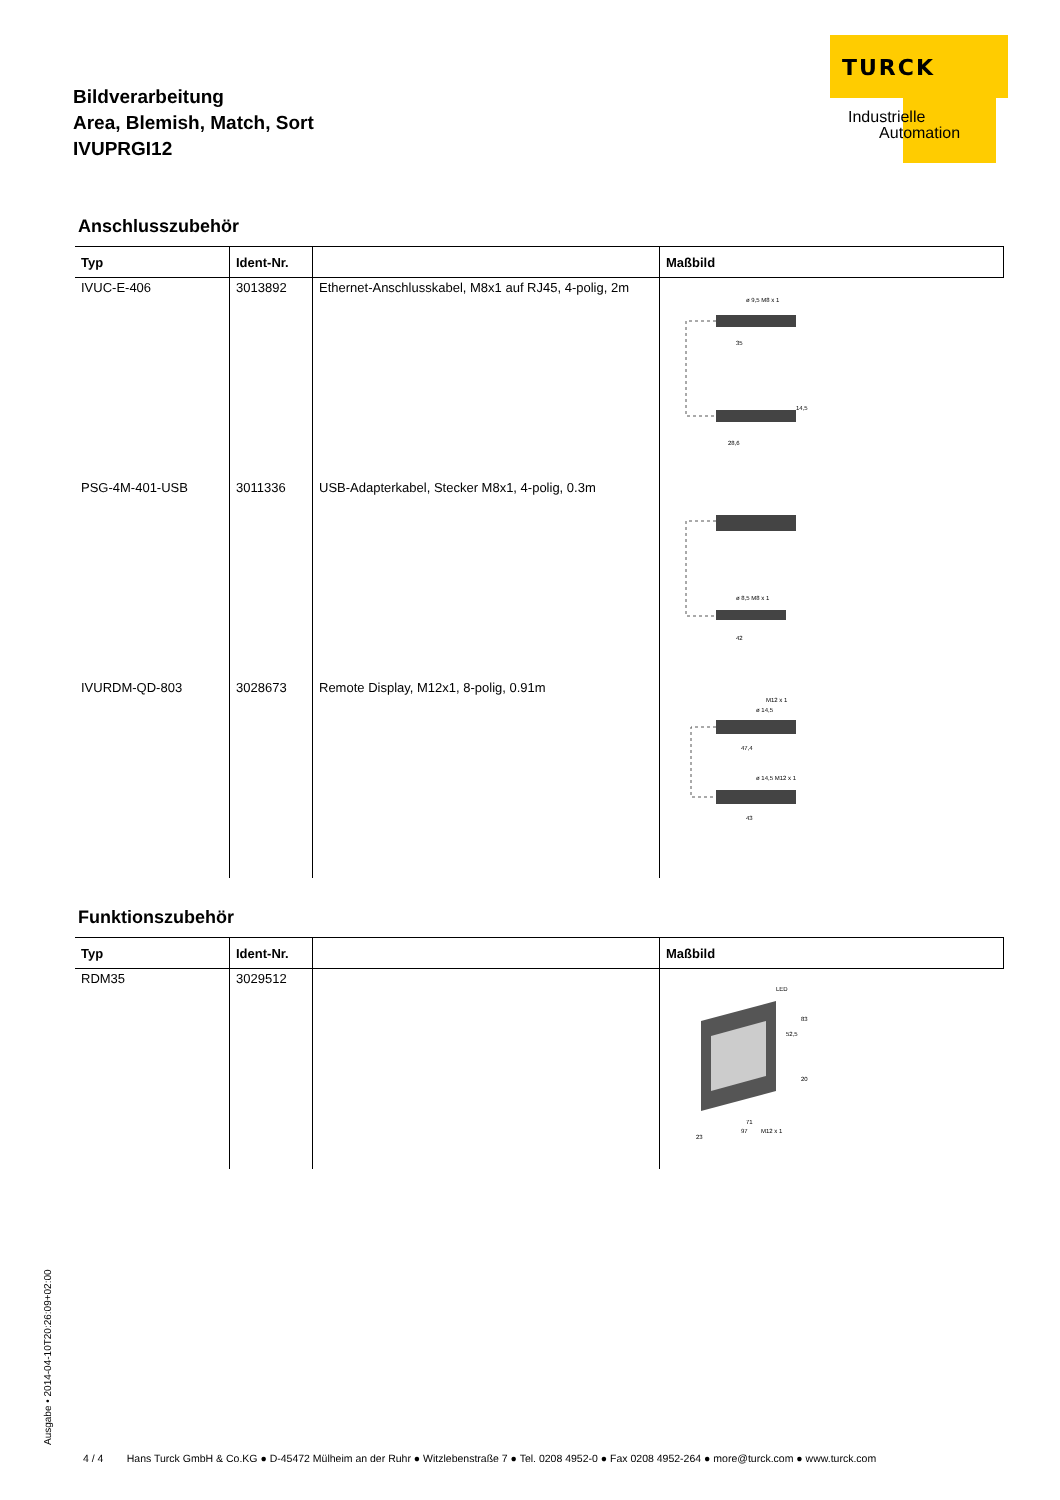Bildverarbeitung
Area, Blemish, Match, Sort
IVUPRGI12
TURCK
Industrielle
Automation
Anschlusszubehör
| Typ | Ident-Nr. | | Maßbild |
| --- | --- | --- | --- |
| IVUC-E-406 | 3013892 | Ethernet-Anschlusskabel, M8x1 auf RJ45, 4-polig, 2m | ø 9,5 M8 x 1 35 28,6 14,5 |
| PSG-4M-401-USB | 3011336 | USB-Adapterkabel, Stecker M8x1, 4-polig, 0.3m | ø 8,5 M8 x 1 42 |
| IVURDM-QD-803 | 3028673 | Remote Display, M12x1, 8-polig, 0.91m | M12 x 1 ø 14,5 47,4 ø 14,5 M12 x 1 43 |
Funktionszubehör
| Typ | Ident-Nr. | | Maßbild |
| --- | --- | --- | --- |
| RDM35 | 3029512 | | LED 83 52,5 20 71 97 M12 x 1 23 |
Ausgabe • 2014-04-10T20:26:09+02:00
4 / 4 Hans Turck GmbH & Co.KG ● D-45472 Mülheim an der Ruhr ● Witzlebenstraße 7 ● Tel. 0208 4952-0 ● Fax 0208 4952-264 ● more@turck.com ● www.turck.com